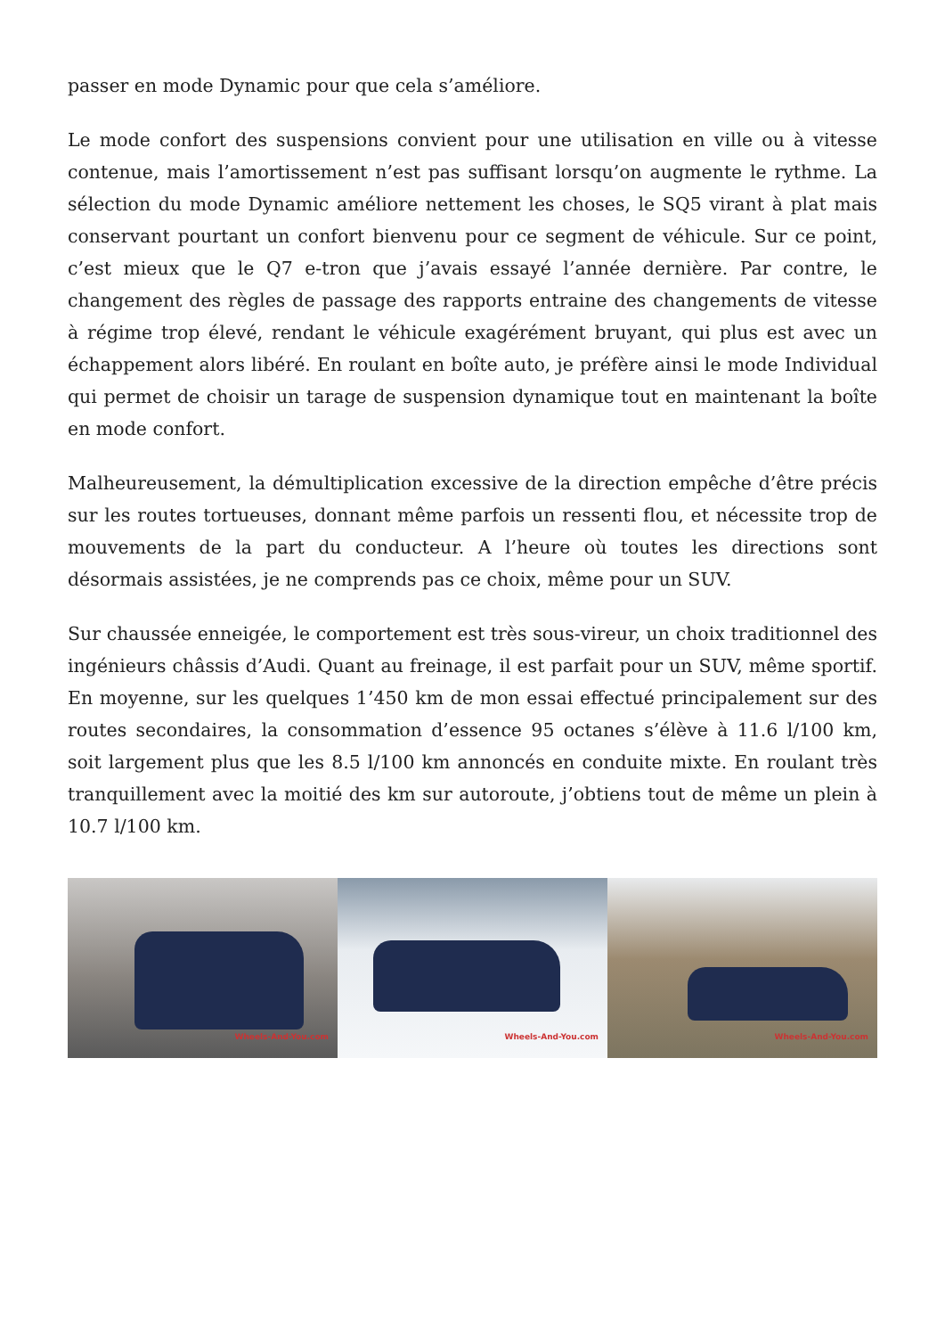passer en mode Dynamic pour que cela s’améliore.
Le mode confort des suspensions convient pour une utilisation en ville ou à vitesse contenue, mais l’amortissement n’est pas suffisant lorsqu’on augmente le rythme. La sélection du mode Dynamic améliore nettement les choses, le SQ5 virant à plat mais conservant pourtant un confort bienvenu pour ce segment de véhicule. Sur ce point, c’est mieux que le Q7 e-tron que j’avais essayé l’année dernière. Par contre, le changement des règles de passage des rapports entraine des changements de vitesse à régime trop élevé, rendant le véhicule exagérément bruyant, qui plus est avec un échappement alors libéré. En roulant en boîte auto, je préfère ainsi le mode Individual qui permet de choisir un tarage de suspension dynamique tout en maintenant la boîte en mode confort.
Malheureusement, la démultiplication excessive de la direction empêche d’être précis sur les routes tortueuses, donnant même parfois un ressenti flou, et nécessite trop de mouvements de la part du conducteur. A l’heure où toutes les directions sont désormais assistées, je ne comprends pas ce choix, même pour un SUV.
Sur chaussée enneigée, le comportement est très sous-vireur, un choix traditionnel des ingénieurs châssis d’Audi. Quant au freinage, il est parfait pour un SUV, même sportif. En moyenne, sur les quelques 1’450 km de mon essai effectué principalement sur des routes secondaires, la consommation d’essence 95 octanes s’élève à 11.6 l/100 km, soit largement plus que les 8.5 l/100 km annoncés en conduite mixte. En roulant très tranquillement avec la moitié des km sur autoroute, j’obtiens tout de même un plein à 10.7 l/100 km.
Wheels-And-You.com
Wheels-And-You.com
Wheels-And-You.com